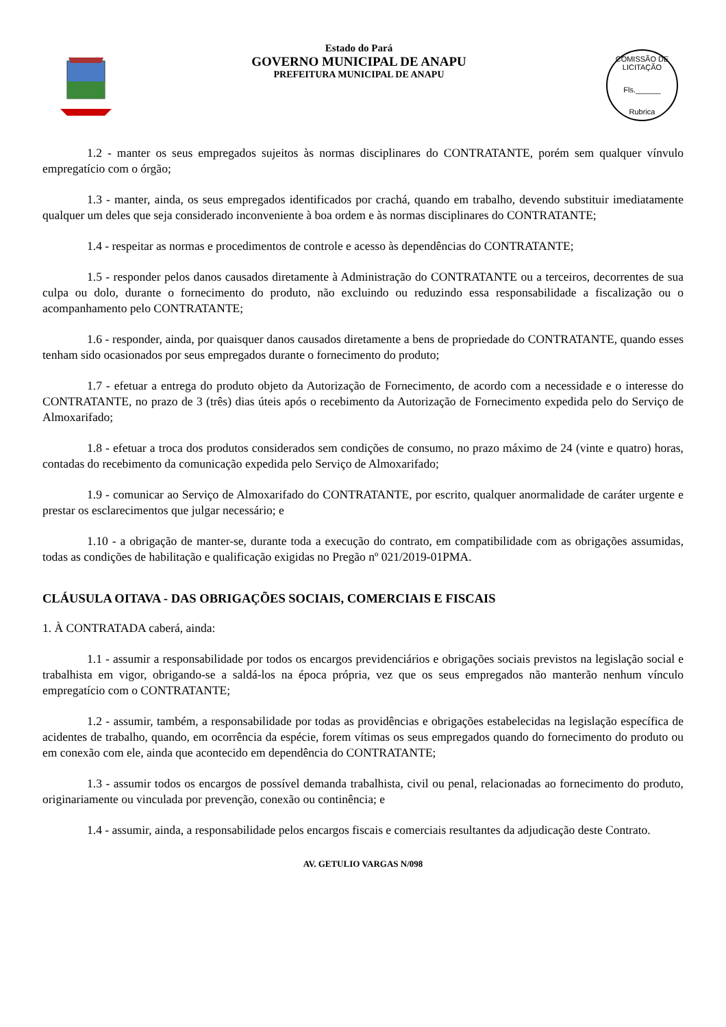Estado do Pará
GOVERNO MUNICIPAL DE ANAPU
PREFEITURA MUNICIPAL DE ANAPU
COMISSÃO DE LICITAÇÃO
Fls.______
Rubrica
1.2 - manter os seus empregados sujeitos às normas disciplinares do CONTRATANTE, porém sem qualquer vínvulo empregatício com o órgão;
1.3 - manter, ainda, os seus empregados identificados por crachá, quando em trabalho, devendo substituir imediatamente qualquer um deles que seja considerado inconveniente à boa ordem e às normas disciplinares do CONTRATANTE;
1.4 - respeitar as normas e procedimentos de controle e acesso às dependências do CONTRATANTE;
1.5 - responder pelos danos causados diretamente à Administração do CONTRATANTE ou a terceiros, decorrentes de sua culpa ou dolo, durante o fornecimento do produto, não excluindo ou reduzindo essa responsabilidade a fiscalização ou o acompanhamento pelo CONTRATANTE;
1.6 - responder, ainda, por quaisquer danos causados diretamente a bens de propriedade do CONTRATANTE, quando esses tenham sido ocasionados por seus empregados durante o fornecimento do produto;
1.7 - efetuar a entrega do produto objeto da Autorização de Fornecimento, de acordo com a necessidade e o interesse do CONTRATANTE, no prazo de 3 (três) dias úteis após o recebimento da Autorização de Fornecimento expedida pelo do Serviço de Almoxarifado;
1.8 - efetuar a troca dos produtos considerados sem condições de consumo, no prazo máximo de 24 (vinte e quatro) horas, contadas do recebimento da comunicação expedida pelo Serviço de Almoxarifado;
1.9 - comunicar ao Serviço de Almoxarifado do CONTRATANTE, por escrito, qualquer anormalidade de caráter urgente e prestar os esclarecimentos que julgar necessário; e
1.10 - a obrigação de manter-se, durante toda a execução do contrato, em compatibilidade com as obrigações assumidas, todas as condições de habilitação e qualificação exigidas no Pregão nº 021/2019-01PMA.
CLÁUSULA OITAVA - DAS OBRIGAÇÕES SOCIAIS, COMERCIAIS E FISCAIS
1. À CONTRATADA caberá, ainda:
1.1 - assumir a responsabilidade por todos os encargos previdenciários e obrigações sociais previstos na legislação social e trabalhista em vigor, obrigando-se a saldá-los na época própria, vez que os seus empregados não manterão nenhum vínculo empregatício com o CONTRATANTE;
1.2 - assumir, também, a responsabilidade por todas as providências e obrigações estabelecidas na legislação específica de acidentes de trabalho, quando, em ocorrência da espécie, forem vítimas os seus empregados quando do fornecimento do produto ou em conexão com ele, ainda que acontecido em dependência do CONTRATANTE;
1.3 - assumir todos os encargos de possível demanda trabalhista, civil ou penal, relacionadas ao fornecimento do produto, originariamente ou vinculada por prevenção, conexão ou continência; e
1.4 - assumir, ainda, a responsabilidade pelos encargos fiscais e comerciais resultantes da adjudicação deste Contrato.
AV. GETULIO VARGAS N/098